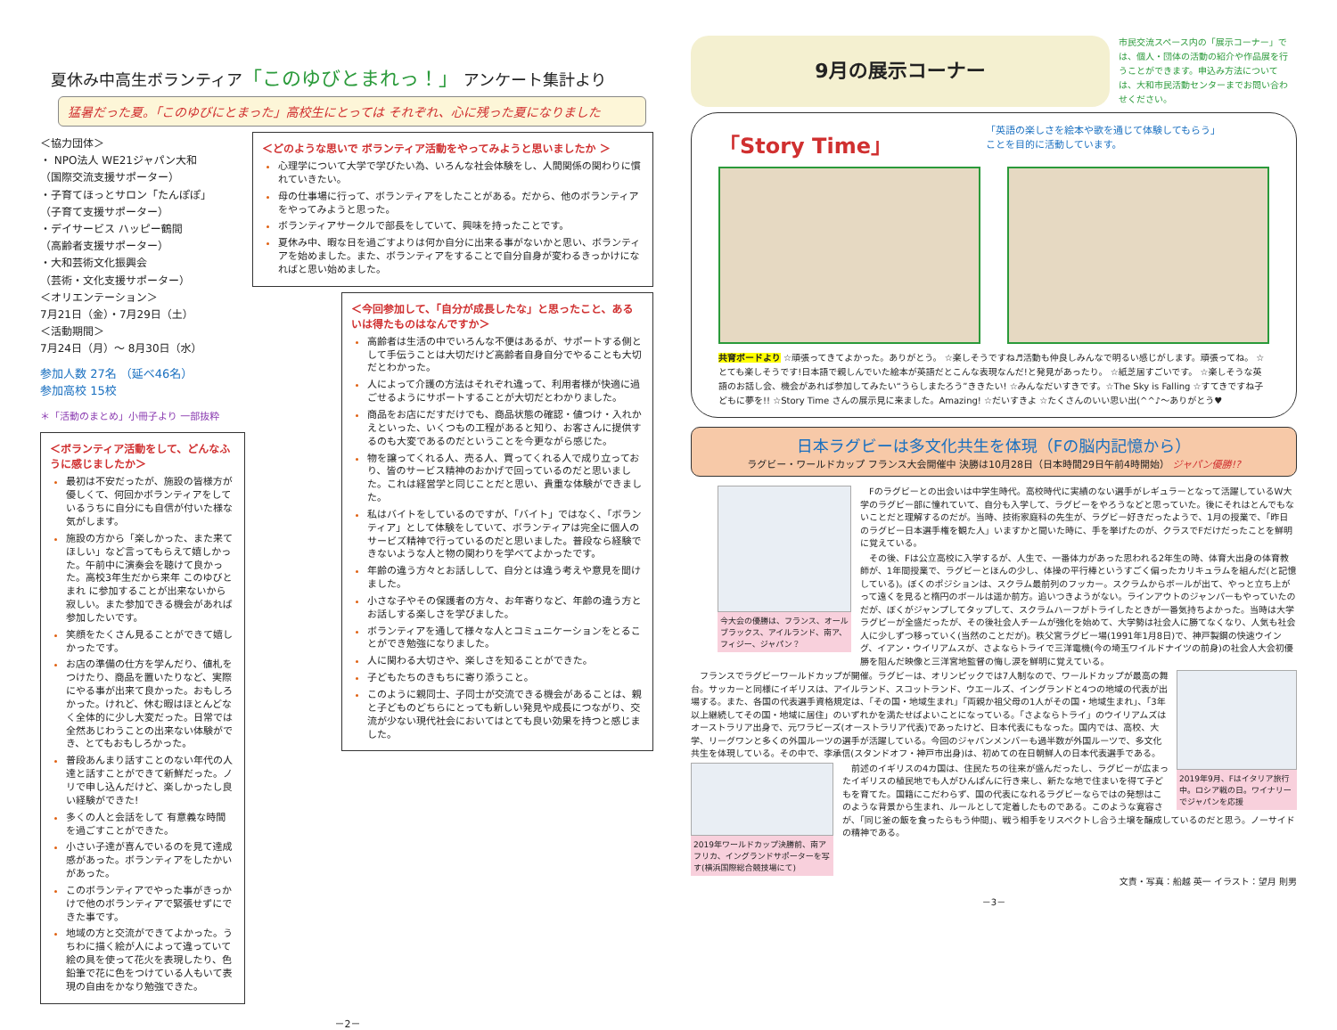夏休み中高生ボランティア「このゆびとまれっ！」 アンケート集計より
猛暑だった夏。「このゆびにとまった」高校生にとっては それぞれ、心に残った夏になりました
＜協力団体＞
・ NPO法人 WE21ジャパン大和
（国際交流支援サポーター）
・子育てほっとサロン「たんぽぽ」
（子育て支援サポーター）
・デイサービス ハッピー鶴間
（高齢者支援サポーター）
・大和芸術文化振興会
（芸術・文化支援サポーター）
＜オリエンテーション＞
7月21日（金）・7月29日（土）
＜活動期間＞
7月24日（月）～ 8月30日（水）
参加人数 27名 （延べ46名）
参加高校 15校
＊「活動のまとめ」小冊子より 一部抜粋
＜ボランティア活動をして、どんなふうに感じましたか＞
最初は不安だったが、施設の皆様方が優しくて、何回かボランティアをしているうちに自分にも自信が付いた様な気がします。
施設の方から「楽しかった、また来てほしい」など言ってもらえて嬉しかった。午前中に演奏会を聴けて良かった。高校3年生だから来年 このゆびとまれ に参加することが出来ないから寂しい。また参加できる機会があれば参加したいです。
笑顔をたくさん見ることができて嬉しかったです。
お店の準備の仕方を学んだり、値札をつけたり、商品を置いたりなど、実際にやる事が出来て良かった。おもしろかった。けれど、休む暇はほとんどなく全体的に少し大変だった。日常では全然あじわうことの出来ない体験ができ、とてもおもしろかった。
普段あんまり話すことのない年代の人達と話すことができて新鮮だった。ノリで申し込んだけど、楽しかったし良い経験ができた!
多くの人と会話をして 有意義な時間を過ごすことができた。
小さい子達が喜んでいるのを見て達成感があった。ボランティアをしたかいがあった。
このボランティアでやった事がきっかけで他のボランティアで緊張せずにできた事です。
地域の方と交流ができてよかった。うちわに描く絵が人によって違っていて絵の具を使って花火を表現したり、色鉛筆で花に色をつけている人もいて表現の自由をかなり勉強できた。
＜どのような思いで ボランティア活動をやってみようと思いましたか ＞
心理学について大学で学びたい為、いろんな社会体験をし、人間関係の関わりに慣れていきたい。
母の仕事場に行って、ボランティアをしたことがある。だから、他のボランティアをやってみようと思った。
ボランティアサークルで部長をしていて、興味を持ったことです。
夏休み中、暇な日を過ごすよりは何か自分に出来る事がないかと思い、ボランティアを始めました。また、ボランティアをすることで自分自身が変わるきっかけになればと思い始めました。
＜今回参加して、「自分が成長したな」と思ったこと、あるいは得たものはなんですか＞
高齢者は生活の中でいろんな不便はあるが、サポートする側として手伝うことは大切だけど高齢者自身自分でやることも大切だとわかった。
人によって介護の方法はそれぞれ違って、利用者様が快適に過ごせるようにサポートすることが大切だとわかりました。
商品をお店にだすだけでも、商品状態の確認・値つけ・入れかえといった、いくつもの工程があると知り、お客さんに提供するのも大変であるのだということを今更ながら感じた。
物を譲ってくれる人、売る人、買ってくれる人で成り立っており、皆のサービス精神のおかげで回っているのだと思いました。これは経営学と同じことだと思い、貴重な体験ができました。
私はバイトをしているのですが、「バイト」ではなく、「ボランティア」として体験をしていて、ボランティアは完全に個人のサービズ精神で行っているのだと思いました。普段なら経験できないような人と物の関わりを学べてよかったです。
年齢の違う方々とお話しして、自分とは違う考えや意見を聞けました。
小さな子やその保護者の方々、お年寄りなど、年齢の違う方とお話しする楽しさを学びました。
ボランティアを通して様々な人とコミュニケーションをとることができ勉強になりました。
人に関わる大切さや、楽しさを知ることができた。
子どもたちのきもちに寄り添うこと。
このように親同士、子同士が交流できる機会があることは、親と子どものどちらにとっても新しい発見や成長につながり、交流が少ない現代社会においてはとても良い効果を持つと感じました。
－2－
9月の展示コーナー
市民交流スペース内の「展示コーナー」では、個人・団体の活動の紹介や作品展を行うことができます。申込み方法については、大和市民活動センターまでお問い合わせください。
「Story Time」
「英語の楽しさを絵本や歌を通じて体験してもらう」
ことを目的に活動しています。
共育ボードより ☆頑張ってきてよかった。ありがとう。 ☆楽しそうですね♬活動も仲良しみんなで明るい感じがします。頑張ってね。 ☆とても楽しそうです!日本語で親しんでいた絵本が英語だとこんな表現なんだ!と発見があったり。 ☆紙芝居すごいです。 ☆楽しそうな英語のお話し会、機会があれば参加してみたい“うらしまたろう”ききたい! ☆みんなだいすきです。☆The Sky is Falling ☆すてきですね子どもに夢を!! ☆Story Time さんの展示見に来ました。Amazing! ☆だいすきよ ☆たくさんのいい思い出(^^♪～ありがとう♥
日本ラグビーは多文化共生を体現（Fの脳内記憶から）
ラグビー・ワールドカップ フランス大会開催中 決勝は10月28日（日本時間29日午前4時開始） ジャパン優勝!?
今大会の優勝は、フランス、オールブラックス、アイルランド、南ア、フィジー、ジャパン？
Fのラグビーとの出会いは中学生時代。高校時代に実績のない選手がレギュラーとなって活躍しているW大学のラグビー部に憧れていて、自分も入学して、ラグビーをやろうなどと思っていた。後にそれはとんでもないことだと理解するのだが。当時、技術家庭科の先生が、ラグビー好きだったようで、1月の授業で、「昨日のラグビー日本選手権を観た人」いますかと聞いた時に、手を挙げたのが、クラスでFだけだったことを鮮明に覚えている。
その後、Fは公立高校に入学するが、人生で、一番体力があった思われる2年生の時、体育大出身の体育教師が、1年間授業で、ラグビーとほんの少し、体操の平行棒というすごく偏ったカリキュラムを組んだ(と記憶している)。ぼくのポジションは、スクラム最前列のフッカー。スクラムからボールが出て、やっと立ち上がって遠くを見ると楕円のボールは遥か前方。追いつきようがない。ラインアウトのジャンパーもやっていたのだが、ぼくがジャンプしてタップして、スクラムハーフがトライしたときが一番気持ちよかった。当時は大学ラグビーが全盛だったが、その後社会人チームが強化を始めて、大学勢は社会人に勝てなくなり、人気も社会人に少しずつ移っていく(当然のことだが)。秩父宮ラグビー場(1991年1月8日)で、神戸製鋼の快速ウイング、イアン・ウイリアムスが、さよならトライで三洋電機(今の埼玉ワイルドナイツの前身)の社会人大会初優勝を阻んだ映像と三洋宮地監督の悔し涙を鮮明に覚えている。
2019年9月、Fはイタリア旅行中。ロシア戦の日。ワイナリーでジャパンを応援
フランスでラグビーワールドカップが開催。ラグビーは、オリンピックでは7人制なので、ワールドカップが最高の舞台。サッカーと同様にイギリスは、アイルランド、スコットランド、ウエールズ、イングランドと4つの地域の代表が出場する。また、各国の代表選手資格規定は、「その国・地域生まれ」「両親か祖父母の1人がその国・地域生まれ」、「3年以上継続してその国・地域に居住」のいずれかを満たせばよいことになっている。「さよならトライ」のウイリアムズはオーストラリア出身で、元ワラビーズ(オーストラリア代表)であったけど、日本代表にもなった。国内では、高校、大学、リーグワンと多くの外国ルーツの選手が活躍している。今回のジャパンメンバーも過半数が外国ルーツで、多文化共生を体現している。その中で、李承信(スタンドオフ・神戸市出身)は、初めての在日朝鮮人の日本代表選手である。
2019年ワールドカップ決勝前、南アフリカ、イングランドサポーターを写す(横浜国際総合競技場にて)
前述のイギリスの4カ国は、住民たちの往来が盛んだったし、ラグビーが広まったイギリスの植民地でも人がひんぱんに行き来し、新たな地で住まいを得て子どもを育てた。国籍にこだわらず、国の代表になれるラグビーならではの発想はこのような背景から生まれ、ルールとして定着したものである。このような寛容さが、「同じ釜の飯を食ったらもう仲間」、戦う相手をリスペクトし合う土壌を醸成しているのだと思う。ノーサイドの精神である。
文責・写真：船越 英一 イラスト：望月 則男
－3－